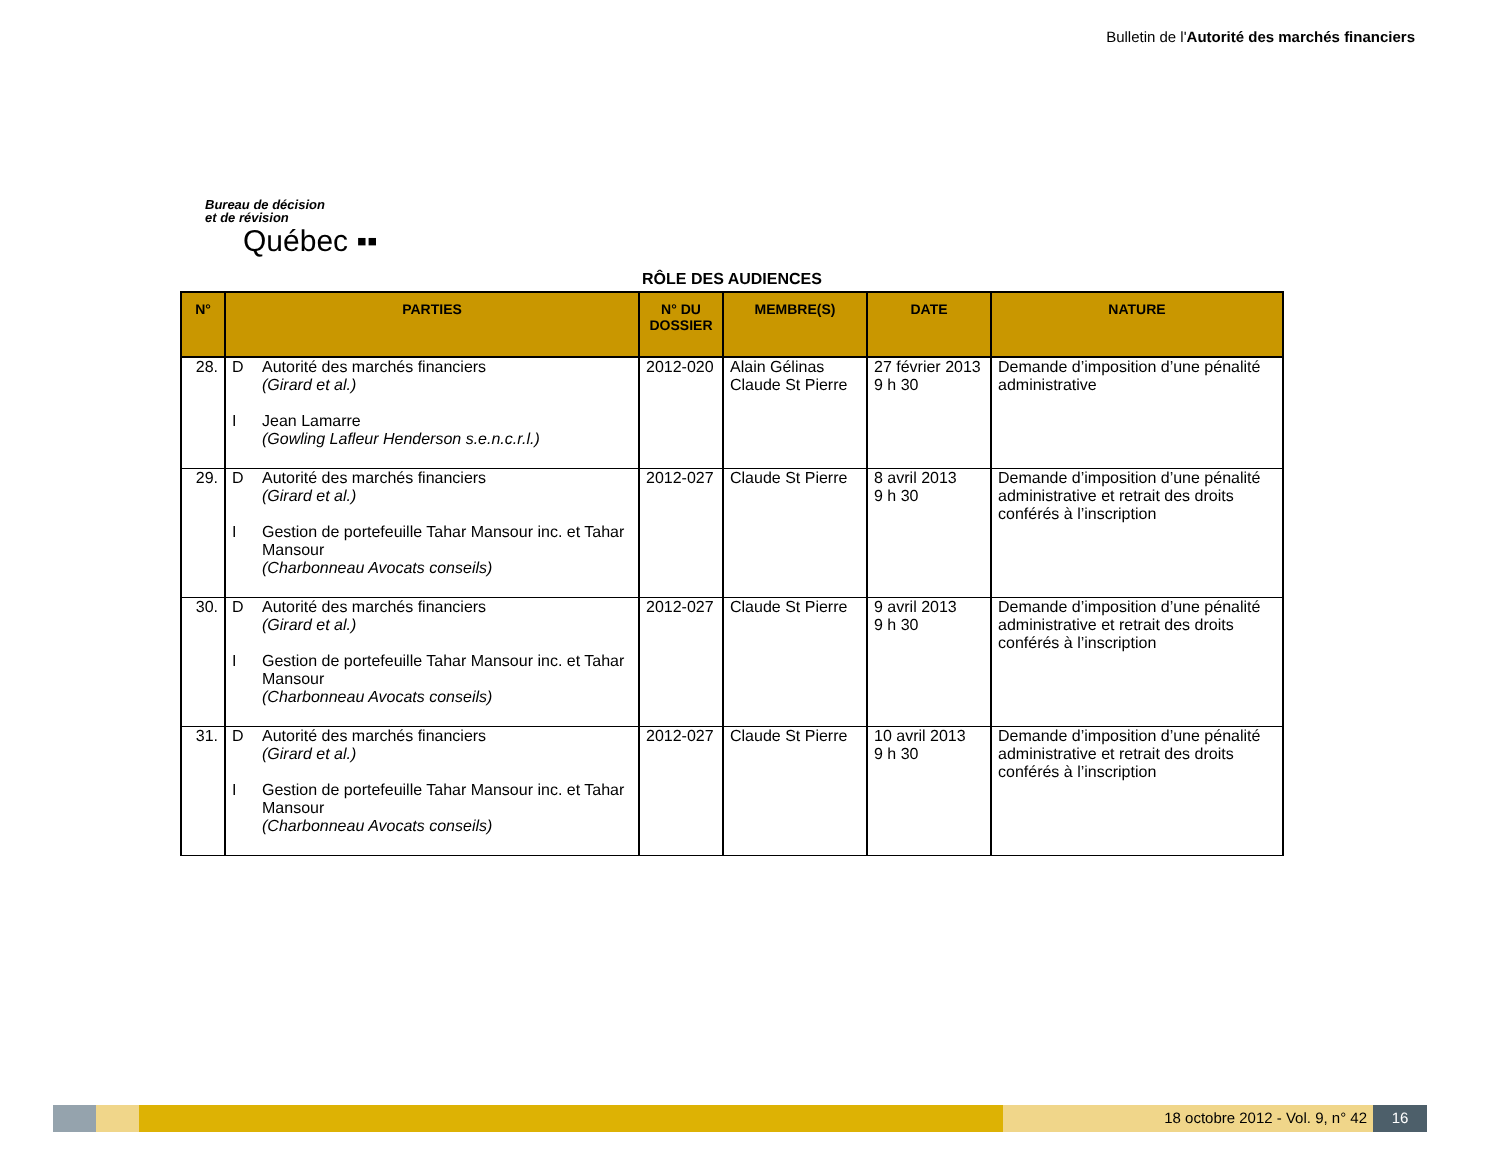Bulletin de l'Autorité des marchés financiers
Bureau de décision
et de révision
Québec ▪▪
RÔLE DES AUDIENCES
| N° | PARTIES | N° DU DOSSIER | MEMBRE(S) | DATE | NATURE |
| --- | --- | --- | --- | --- | --- |
| 28. | D Autorité des marchés financiers (Girard et al.) I Jean Lamarre (Gowling Lafleur Henderson s.e.n.c.r.l.) | 2012-020 | Alain Gélinas Claude St Pierre | 27 février 2013 9 h 30 | Demande d’imposition d’une pénalité administrative |
| 29. | D Autorité des marchés financiers (Girard et al.) I Gestion de portefeuille Tahar Mansour inc. et Tahar Mansour (Charbonneau Avocats conseils) | 2012-027 | Claude St Pierre | 8 avril 2013 9 h 30 | Demande d’imposition d’une pénalité administrative et retrait des droits conférés à l’inscription |
| 30. | D Autorité des marchés financiers (Girard et al.) I Gestion de portefeuille Tahar Mansour inc. et Tahar Mansour (Charbonneau Avocats conseils) | 2012-027 | Claude St Pierre | 9 avril 2013 9 h 30 | Demande d’imposition d’une pénalité administrative et retrait des droits conférés à l’inscription |
| 31. | D Autorité des marchés financiers (Girard et al.) I Gestion de portefeuille Tahar Mansour inc. et Tahar Mansour (Charbonneau Avocats conseils) | 2012-027 | Claude St Pierre | 10 avril 2013 9 h 30 | Demande d’imposition d’une pénalité administrative et retrait des droits conférés à l’inscription |
18 octobre 2012 - Vol. 9, n° 42
16